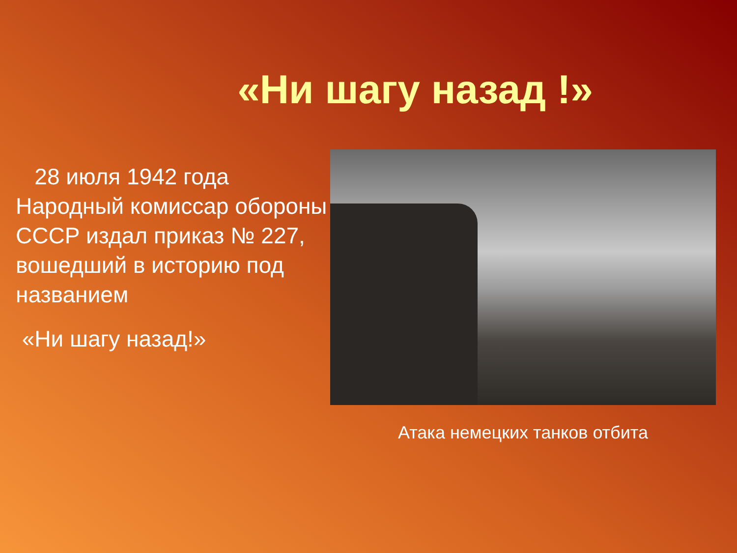«Ни шагу назад !»
28 июля 1942 года Народный комиссар обороны СССР издал приказ № 227, вошедший в историю под названием
«Ни шагу назад!»
Атака немецких танков отбита